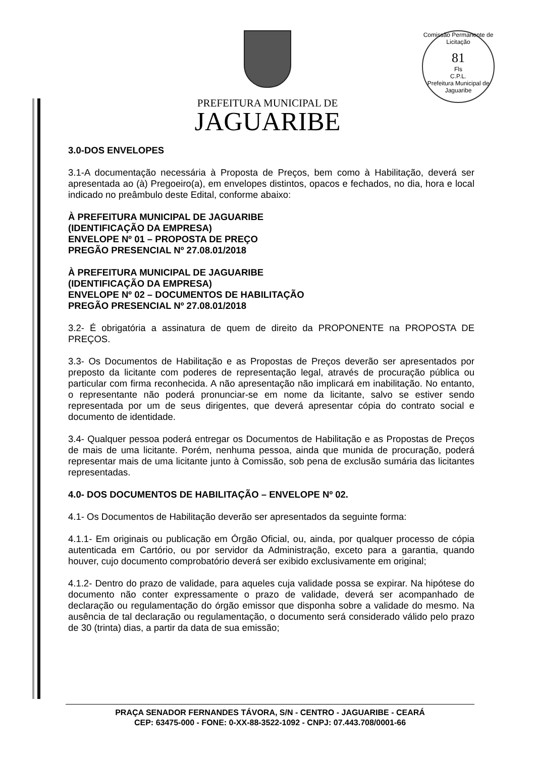Comissão Permanente de Licitação
81
Fls
C.P.L.
Prefeitura Municipal de Jaguaribe
PREFEITURA MUNICIPAL DE
JAGUARIBE
3.0-DOS ENVELOPES
3.1-A documentação necessária à Proposta de Preços, bem como à Habilitação, deverá ser apresentada ao (à) Pregoeiro(a), em envelopes distintos, opacos e fechados, no dia, hora e local indicado no preâmbulo deste Edital, conforme abaixo:
À PREFEITURA MUNICIPAL DE JAGUARIBE
(IDENTIFICAÇÃO DA EMPRESA)
ENVELOPE Nº 01 – PROPOSTA DE PREÇO
PREGÃO PRESENCIAL Nº 27.08.01/2018
À PREFEITURA MUNICIPAL DE JAGUARIBE
(IDENTIFICAÇÃO DA EMPRESA)
ENVELOPE Nº 02 – DOCUMENTOS DE HABILITAÇÃO
PREGÃO PRESENCIAL Nº 27.08.01/2018
3.2- É obrigatória a assinatura de quem de direito da PROPONENTE na PROPOSTA DE PREÇOS.
3.3- Os Documentos de Habilitação e as Propostas de Preços deverão ser apresentados por preposto da licitante com poderes de representação legal, através de procuração pública ou particular com firma reconhecida. A não apresentação não implicará em inabilitação. No entanto, o representante não poderá pronunciar-se em nome da licitante, salvo se estiver sendo representada por um de seus dirigentes, que deverá apresentar cópia do contrato social e documento de identidade.
3.4- Qualquer pessoa poderá entregar os Documentos de Habilitação e as Propostas de Preços de mais de uma licitante. Porém, nenhuma pessoa, ainda que munida de procuração, poderá representar mais de uma licitante junto à Comissão, sob pena de exclusão sumária das licitantes representadas.
4.0- DOS DOCUMENTOS DE HABILITAÇÃO – ENVELOPE Nº 02.
4.1- Os Documentos de Habilitação deverão ser apresentados da seguinte forma:
4.1.1- Em originais ou publicação em Órgão Oficial, ou, ainda, por qualquer processo de cópia autenticada em Cartório, ou por servidor da Administração, exceto para a garantia, quando houver, cujo documento comprobatório deverá ser exibido exclusivamente em original;
4.1.2- Dentro do prazo de validade, para aqueles cuja validade possa se expirar. Na hipótese do documento não conter expressamente o prazo de validade, deverá ser acompanhado de declaração ou regulamentação do órgão emissor que disponha sobre a validade do mesmo. Na ausência de tal declaração ou regulamentação, o documento será considerado válido pelo prazo de 30 (trinta) dias, a partir da data de sua emissão;
PRAÇA SENADOR FERNANDES TÁVORA, S/N - CENTRO - JAGUARIBE - CEARÁ
CEP: 63475-000 - FONE: 0-XX-88-3522-1092 - CNPJ: 07.443.708/0001-66